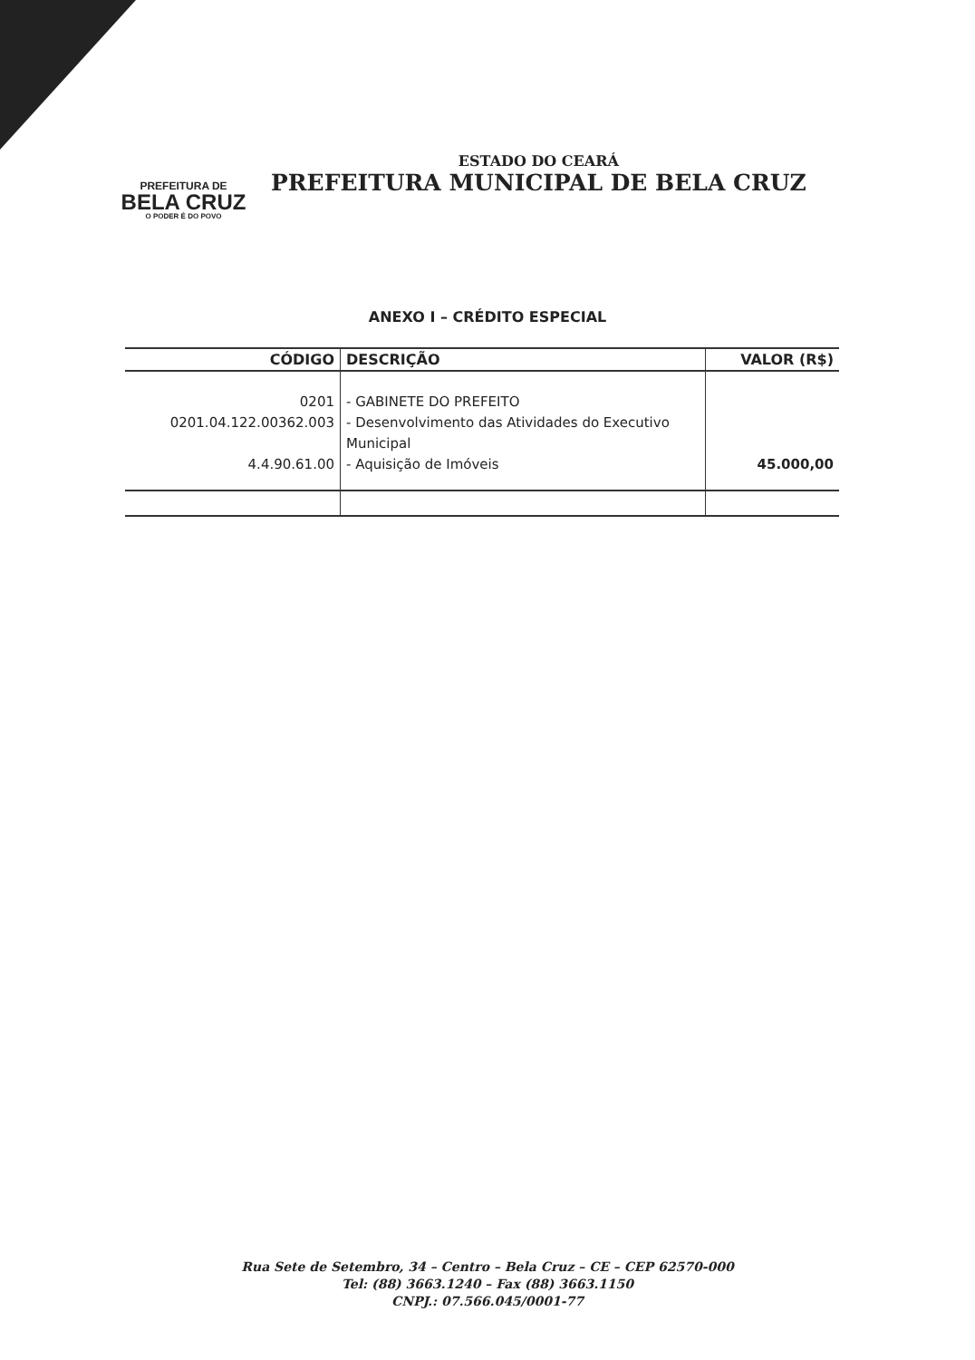PREFEITURA DE
BELA CRUZ
O PODER É DO POVO
ESTADO DO CEARÁ
PREFEITURA MUNICIPAL DE BELA CRUZ
ANEXO I – CRÉDITO ESPECIAL
| CÓDIGO | DESCRIÇÃO | VALOR (R$) |
| --- | --- | --- |
| 0201 0201.04.122.00362.003 4.4.90.61.00 | - GABINETE DO PREFEITO - Desenvolvimento das Atividades do Executivo Municipal - Aquisição de Imóveis | 45.000,00 |
Rua Sete de Setembro, 34 – Centro – Bela Cruz – CE – CEP 62570-000
Tel: (88) 3663.1240 – Fax (88) 3663.1150
CNPJ.: 07.566.045/0001-77